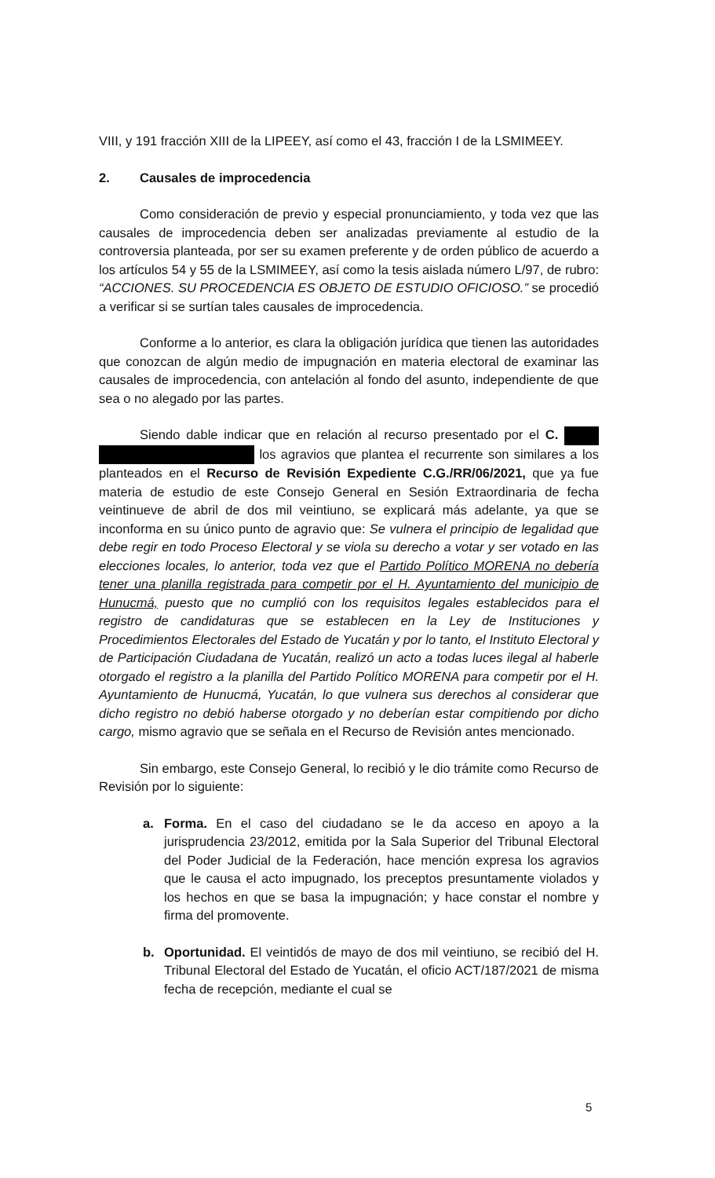VIII, y 191 fracción XIII de la LIPEEY, así como el 43, fracción I de la LSMIMEEY.
2. Causales de improcedencia
Como consideración de previo y especial pronunciamiento, y toda vez que las causales de improcedencia deben ser analizadas previamente al estudio de la controversia planteada, por ser su examen preferente y de orden público de acuerdo a los artículos 54 y 55 de la LSMIMEEY, así como la tesis aislada número L/97, de rubro: “ACCIONES. SU PROCEDENCIA ES OBJETO DE ESTUDIO OFICIOSO.” se procedió a verificar si se surtían tales causales de improcedencia.
Conforme a lo anterior, es clara la obligación jurídica que tienen las autoridades que conozcan de algún medio de impugnación en materia electoral de examinar las causales de improcedencia, con antelación al fondo del asunto, independiente de que sea o no alegado por las partes.
Siendo dable indicar que en relación al recurso presentado por el C. los agravios que plantea el recurrente son similares a los planteados en el Recurso de Revisión Expediente C.G./RR/06/2021, que ya fue materia de estudio de este Consejo General en Sesión Extraordinaria de fecha veintinueve de abril de dos mil veintiuno, se explicará más adelante, ya que se inconforma en su único punto de agravio que: Se vulnera el principio de legalidad que debe regir en todo Proceso Electoral y se viola su derecho a votar y ser votado en las elecciones locales, lo anterior, toda vez que el Partido Político MORENA no debería tener una planilla registrada para competir por el H. Ayuntamiento del municipio de Hunucmá, puesto que no cumplió con los requisitos legales establecidos para el registro de candidaturas que se establecen en la Ley de Instituciones y Procedimientos Electorales del Estado de Yucatán y por lo tanto, el Instituto Electoral y de Participación Ciudadana de Yucatán, realizó un acto a todas luces ilegal al haberle otorgado el registro a la planilla del Partido Político MORENA para competir por el H. Ayuntamiento de Hunucmá, Yucatán, lo que vulnera sus derechos al considerar que dicho registro no debió haberse otorgado y no deberían estar compitiendo por dicho cargo, mismo agravio que se señala en el Recurso de Revisión antes mencionado.
Sin embargo, este Consejo General, lo recibió y le dio trámite como Recurso de Revisión por lo siguiente:
a. Forma. En el caso del ciudadano se le da acceso en apoyo a la jurisprudencia 23/2012, emitida por la Sala Superior del Tribunal Electoral del Poder Judicial de la Federación, hace mención expresa los agravios que le causa el acto impugnado, los preceptos presuntamente violados y los hechos en que se basa la impugnación; y hace constar el nombre y firma del promovente.
b. Oportunidad. El veintidós de mayo de dos mil veintiuno, se recibió del H. Tribunal Electoral del Estado de Yucatán, el oficio ACT/187/2021 de misma fecha de recepción, mediante el cual se
5